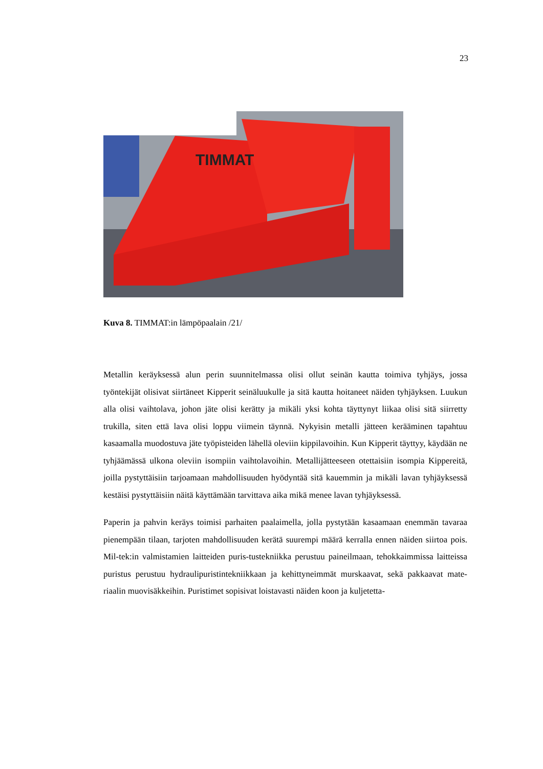23
TIMMAT
Kuva 8. TIMMAT:in lämpöpaalain /21/
Metallin keräyksessä alun perin suunnitelmassa olisi ollut seinän kautta toimiva tyhjäys, jossa työntekijät olisivat siirtäneet Kipperit seinäluukulle ja sitä kautta hoitaneet näiden tyhjäyksen. Luukun alla olisi vaihtolava, johon jäte olisi kerätty ja mikäli yksi kohta täyttynyt liikaa olisi sitä siirretty trukilla, siten että lava olisi loppu viimein täynnä. Nykyisin metalli jätteen kerääminen tapahtuu kasaamalla muodostuva jäte työpisteiden lähellä oleviin kippilavoihin. Kun Kipperit täyttyy, käydään ne tyhjäämässä ulkona oleviin isompiin vaihtolavoihin. Metallijätteeseen otettaisiin isompia Kippereitä, joilla pystyttäisiin tarjoamaan mahdollisuuden hyödyntää sitä kauemmin ja mikäli lavan tyhjäyksessä kestäisi pystyttäisiin näitä käyttämään tarvittava aika mikä menee lavan tyhjäyksessä.
Paperin ja pahvin keräys toimisi parhaiten paalaimella, jolla pystytään kasaamaan enemmän tavaraa pienempään tilaan, tarjoten mahdollisuuden kerätä suurempi määrä kerralla ennen näiden siirtoa pois. Mil-tek:in valmistamien laitteiden puris-tustekniikka perustuu paineilmaan, tehokkaimmissa laitteissa puristus perustuu hydraulipuristintekniikkaan ja kehittyneimmät murskaavat, sekä pakkaavat mate-riaalin muovisäkkeihin. Puristimet sopisivat loistavasti näiden koon ja kuljetetta-